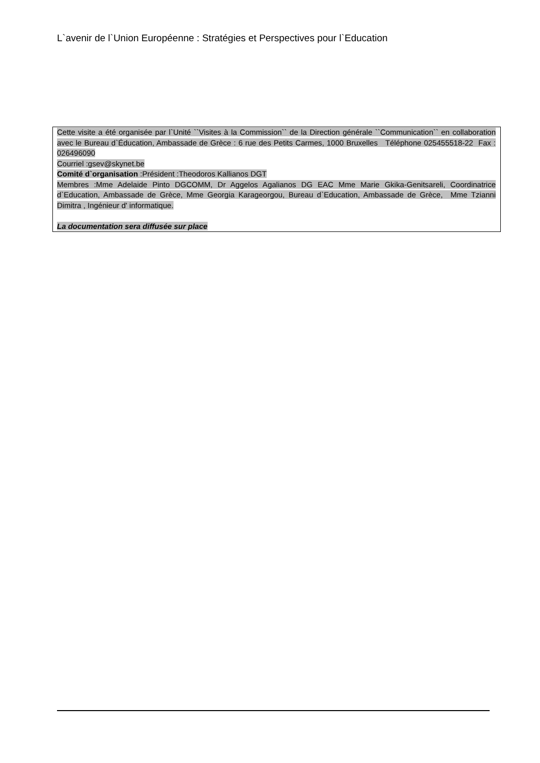L`avenir de l`Union Européenne : Stratégies et Perspectives pour l`Education
Cette visite a été organisée par l`Unité ``Visites à la Commission`` de la Direction générale ``Communication`` en collaboration avec le Bureau d`Éducation, Ambassade de Grèce : 6 rue des Petits Carmes, 1000 Bruxelles Téléphone 025455518-22 Fax : 026496090
Courriel :gsev@skynet.be
Comité d`organisation :Président :Theodoros Kallianos DGT
Membres :Mme Adelaide Pinto DGCOMM, Dr Aggelos Agalianos DG EAC Mme Marie Gkika-Genitsareli, Coordinatrice d`Education, Ambassade de Grèce, Mme Georgia Karageorgou, Bureau d`Education, Ambassade de Grèce, Mme Tzianni Dimitra , Ingénieur d' informatique.
La documentation sera diffusée sur place